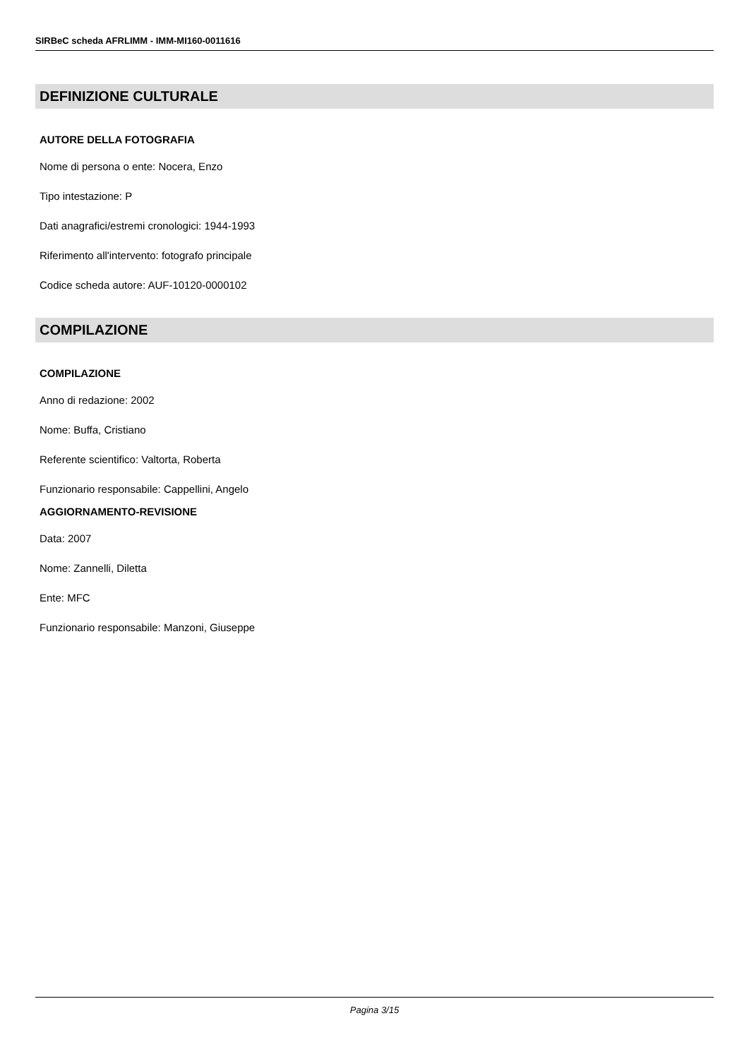SIRBeC scheda AFRLIMM - IMM-MI160-0011616
DEFINIZIONE CULTURALE
AUTORE DELLA FOTOGRAFIA
Nome di persona o ente: Nocera, Enzo
Tipo intestazione: P
Dati anagrafici/estremi cronologici: 1944-1993
Riferimento all'intervento: fotografo principale
Codice scheda autore: AUF-10120-0000102
COMPILAZIONE
COMPILAZIONE
Anno di redazione: 2002
Nome: Buffa, Cristiano
Referente scientifico: Valtorta, Roberta
Funzionario responsabile: Cappellini, Angelo
AGGIORNAMENTO-REVISIONE
Data: 2007
Nome: Zannelli, Diletta
Ente: MFC
Funzionario responsabile: Manzoni, Giuseppe
Pagina 3/15